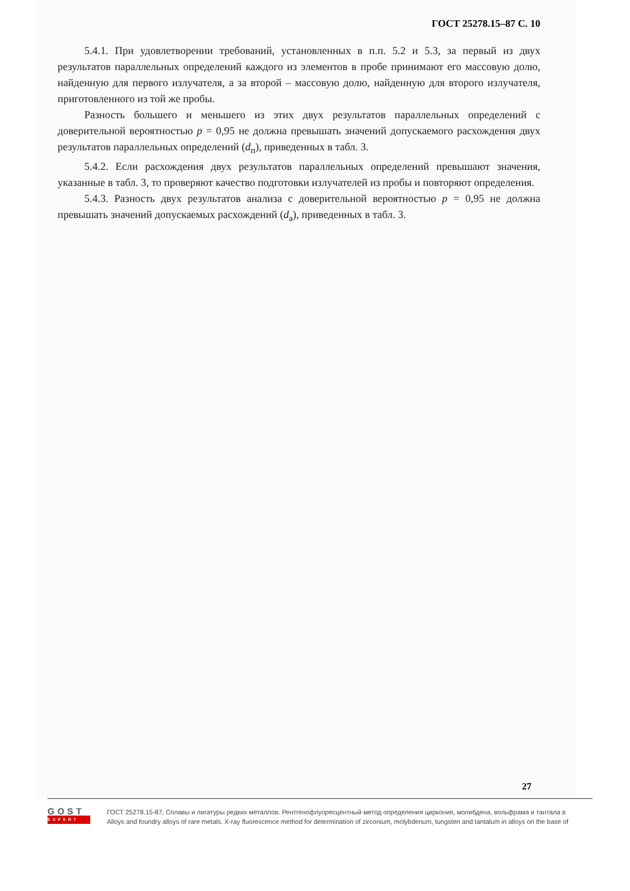ГОСТ 25278.15–87 С. 10
5.4.1. При удовлетворении требований, установленных в п.п. 5.2 и 5.3, за первый из двух результатов параллельных определений каждого из элементов в пробе принимают его массовую долю, найденную для первого излучателя, а за второй – массовую долю, найденную для второго излучателя, приготовленного из той же пробы.
Разность большего и меньшего из этих двух результатов параллельных определений с доверительной вероятностью p = 0,95 не должна превышать значений допускаемого расхождения двух результатов параллельных определений (d<sub>п</sub>), приведенных в табл. 3.
5.4.2. Если расхождения двух результатов параллельных определений превышают значения, указанные в табл. 3, то проверяют качество подготовки излучателей из пробы и повторяют определения.
5.4.3. Разность двух результатов анализа с доверительной вероятностью p = 0,95 не должна превышать значений допускаемых расхождений (d<sub>а</sub>), приведенных в табл. 3.
27
GOST
EXPERT
ГОСТ 25278.15-87, Сплавы и лигатуры редких металлов. Рентгенофлуоресцентный метод определения циркония, молибдена, вольфрама и тантала в
Alloys and foundry alloys of rare metals. X-ray fluorescence method for determination of zirconium, molybdenum, tungsten and tantalum in alloys on the base of